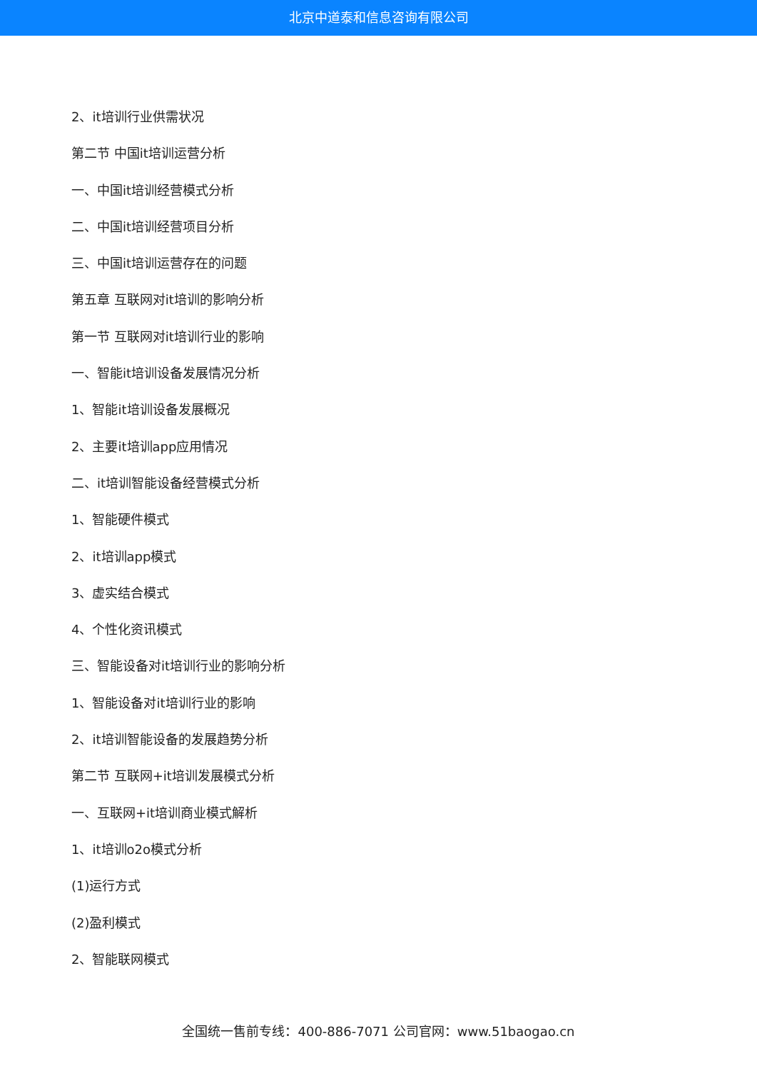北京中道泰和信息咨询有限公司
2、it培训行业供需状况
第二节 中国it培训运营分析
一、中国it培训经营模式分析
二、中国it培训经营项目分析
三、中国it培训运营存在的问题
第五章 互联网对it培训的影响分析
第一节 互联网对it培训行业的影响
一、智能it培训设备发展情况分析
1、智能it培训设备发展概况
2、主要it培训app应用情况
二、it培训智能设备经营模式分析
1、智能硬件模式
2、it培训app模式
3、虚实结合模式
4、个性化资讯模式
三、智能设备对it培训行业的影响分析
1、智能设备对it培训行业的影响
2、it培训智能设备的发展趋势分析
第二节 互联网+it培训发展模式分析
一、互联网+it培训商业模式解析
1、it培训o2o模式分析
(1)运行方式
(2)盈利模式
2、智能联网模式
全国统一售前专线：400-886-7071 公司官网：www.51baogao.cn